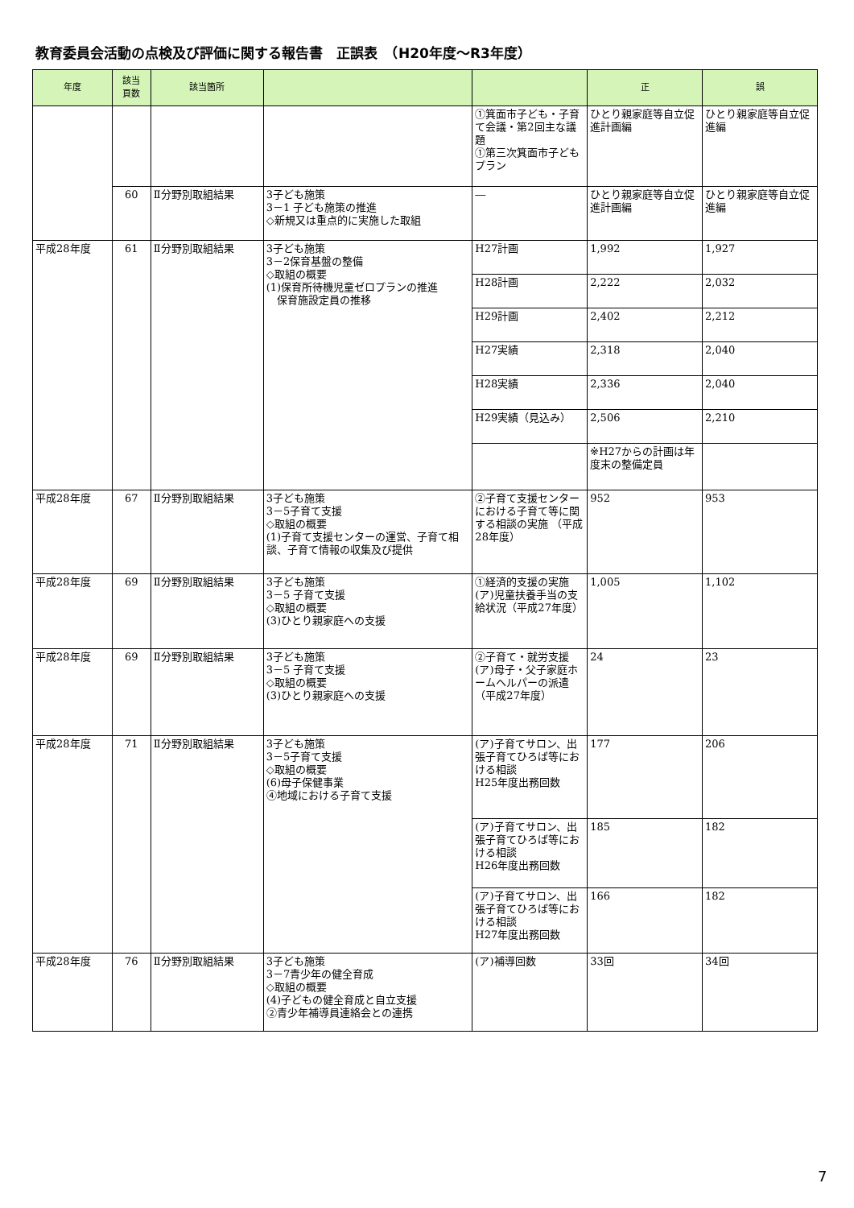教育委員会活動の点検及び評価に関する報告書　正誤表　（H20年度～R3年度）
| 年度 | 該当 頁数 | 該当箇所 | | | 正 | 誤 |
| --- | --- | --- | --- | --- | --- | --- |
| | | | | ①箕面市子ども・子育て会議・第2回主な議題 ①第三次箕面市子どもプラン | ひとり親家庭等自立促進計画編 | ひとり親家庭等自立促進編 |
| | 60 | Ⅱ分野別取組結果 | 3子ども施策 3－1 子ども施策の推進 ◇新規又は重点的に実施した取組 | ― | ひとり親家庭等自立促進計画編 | ひとり親家庭等自立促進編 |
| 平成28年度 | 61 | Ⅱ分野別取組結果 | 3子ども施策 3－2保育基盤の整備 ◇取組の概要 (1)保育所待機児童ゼロプランの推進 保育施設定員の推移 | H27計画 | 1,992 | 1,927 |
| | | | | H28計画 | 2,222 | 2,032 |
| | | | | H29計画 | 2,402 | 2,212 |
| | | | | H27実績 | 2,318 | 2,040 |
| | | | | H28実績 | 2,336 | 2,040 |
| | | | | H29実績（見込み） | 2,506 | 2,210 |
| | | | | | ※H27からの計画は年度末の整備定員 | |
| 平成28年度 | 67 | Ⅱ分野別取組結果 | 3子ども施策 3－5子育て支援 ◇取組の概要 (1)子育て支援センターの運営、子育て相談、子育て情報の収集及び提供 | ②子育て支援センターにおける子育て等に関する相談の実施 （平成28年度） | 952 | 953 |
| 平成28年度 | 69 | Ⅱ分野別取組結果 | 3子ども施策 3－5 子育て支援 ◇取組の概要 (3)ひとり親家庭への支援 | ①経済的支援の実施 (ア)児童扶養手当の支給状況（平成27年度） | 1,005 | 1,102 |
| 平成28年度 | 69 | Ⅱ分野別取組結果 | 3子ども施策 3－5 子育て支援 ◇取組の概要 (3)ひとり親家庭への支援 | ②子育て・就労支援 (ア)母子・父子家庭ホームヘルパーの派遣（平成27年度） | 24 | 23 |
| 平成28年度 | 71 | Ⅱ分野別取組結果 | 3子ども施策 3－5子育て支援 ◇取組の概要 (6)母子保健事業 ④地域における子育て支援 | (ア)子育てサロン、出張子育てひろば等における相談 H25年度出務回数 | 177 | 206 |
| | | | | (ア)子育てサロン、出張子育てひろば等における相談 H26年度出務回数 | 185 | 182 |
| | | | | (ア)子育てサロン、出張子育てひろば等における相談 H27年度出務回数 | 166 | 182 |
| 平成28年度 | 76 | Ⅱ分野別取組結果 | 3子ども施策 3－7青少年の健全育成 ◇取組の概要 (4)子どもの健全育成と自立支援 ②青少年補導員連絡会との連携 | (ア)補導回数 | 33回 | 34回 |
7